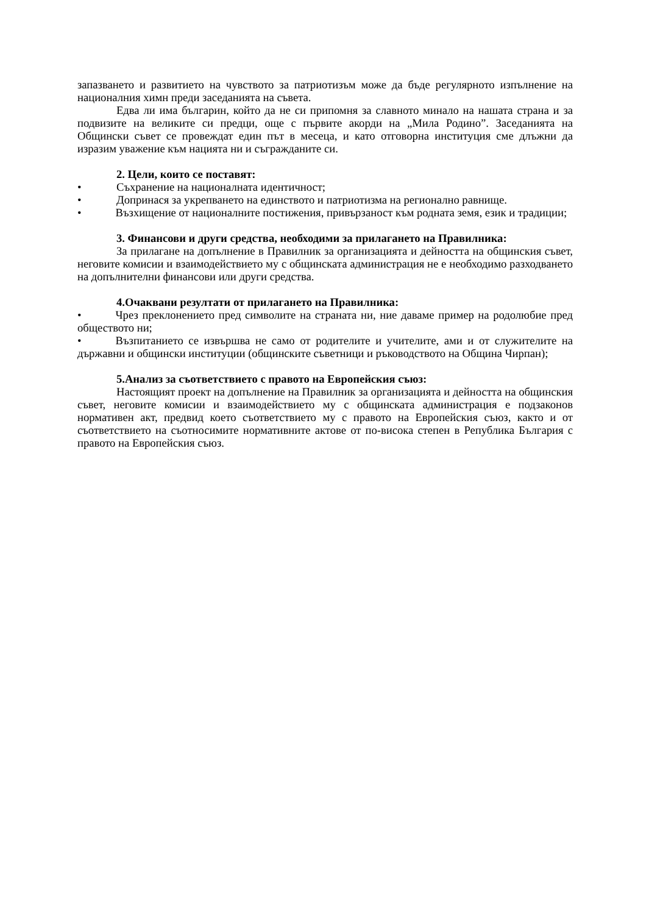запазването и развитието на чувството за патриотизъм може да бъде регулярното изпълнение на националния химн преди заседанията на съвета.
Едва ли има българин, който да не си припомня за славното минало на нашата страна и за подвизите на великите си предци, още с първите акорди на „Мила Родино”. Заседанията на Общински съвет се провеждат един път в месеца, и като отговорна институция сме длъжни да изразим уважение към нацията ни и съгражданите си.
2. Цели, които се поставят:
• Съхранение на националната идентичност;
• Допринася за укрепването на единството и патриотизма на регионално равнище.
• Възхищение от националните постижения, привързаност към родната земя, език и традиции;
3. Финансови и други средства, необходими за прилагането на Правилника:
За прилагане на допълнение в Правилник за организацията и дейността на общинския съвет, неговите комисии и взаимодействието му с общинската администрация не е необходимо разходването на допълнителни финансови или други средства.
4.Очаквани резултати от прилагането на Правилника:
• Чрез преклонението пред символите на страната ни, ние даваме пример на родолюбие пред обществото ни;
• Възпитанието се извършва не само от родителите и учителите, ами и от служителите на държавни и общински институции (общинските съветници и ръководството на Община Чирпан);
5.Анализ за съответствието с правото на Европейския съюз:
Настоящият проект на допълнение на Правилник за организацията и дейността на общинския съвет, неговите комисии и взаимодействието му с общинската администрация е подзаконов нормативен акт, предвид което съответствието му с правото на Европейския съюз, както и от съответствието на съотносимите нормативните актове от по-висока степен в Република България с правото на Европейския съюз.